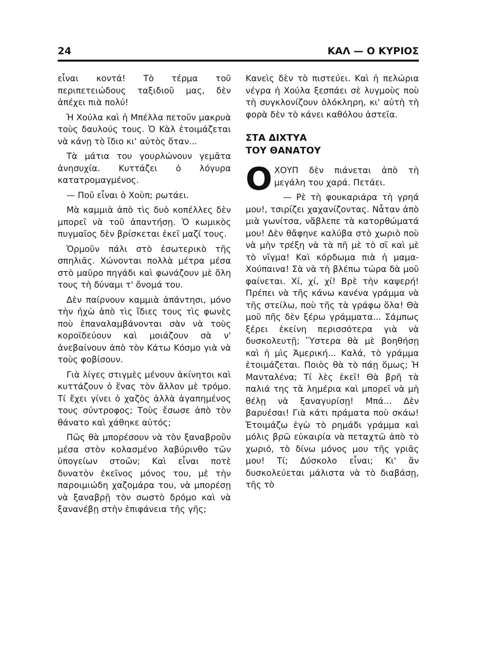24 ΚΑΛ — Ο ΚΥΡΙΟΣ
εἶναι κοντά! Τὸ τέρμα τοῦ περιπετειώδους ταξιδιοῦ μας, δὲν ἀπέχει πιὰ πολύ!
Ἡ Χούλα καὶ ἡ Μπέλλα πετοῦν μακρυὰ τοὺς δαυλούς τους. Ὁ Κὰλ ἑτοιμάζεται νὰ κάνῃ τὸ ἴδιο κι' αὐτὸς ὅταν...
Τὰ μάτια του γουρλώνουν γεμᾶτα ἀνησυχία. Κυττάζει ὁ λόγυρα κατατρομαγμένος.
— Ποῦ εἶναι ὁ Χοὺπ; ρωτάει.
Μὰ καμμιὰ ἀπὸ τὶς δυὸ κοπέλλες δὲν μπορεῖ νὰ τοῦ ἀπαντήσῃ. Ὁ κωμικὸς πυγμαῖος δὲν βρίσκεται ἐκεῖ μαζί τους.
Ὁρμοῦν πάλι στὸ ἐσωτερικὸ τῆς σπηλιᾶς. Χώνονται πολλὰ μέτρα μέσα στὸ μαῦρο πηγάδι καὶ φωνάζουν μὲ ὅλη τους τὴ δύναμι τ' ὄνομά του.
Δὲν παίρνουν καμμιὰ ἀπάντησι, μόνο τὴν ἠχὼ ἀπὸ τὶς ἴδιες τους τὶς φωνὲς ποὺ ἐπαναλαμβάνονται σὰν νὰ τοὺς κοροϊδεύουν καὶ μοιάζουν σὰ ν' ἀνεβαίνουν ἀπὸ τὸν Κάτω Κόσμο γιὰ νὰ τοὺς φοβίσουν.
Γιὰ λίγες στιγμὲς μένουν ἀκίνητοι καὶ κυττάζουν ὁ ἕνας τὸν ἄλλον μὲ τρόμο. Τί ἔχει γίνει ὁ χαζὸς ἀλλὰ ἀγαπημένος τους σύντροφος; Τοὺς ἔσωσε ἀπὸ τὸν θάνατο καὶ χάθηκε αὐτός;
Πῶς θὰ μπορέσουν νὰ τὸν ξαναβροῦν μέσα στὸν κολασμένο λαβύρινθο τῶν ὑπογείων στοῶν; Καὶ εἶναι ποτὲ δυνατὸν ἐκεῖνος μόνος του, μὲ τὴν παροιμιώδη χαζομάρα του, νὰ μπορέσῃ νὰ ξαναβρῇ τὸν σωστὸ δρόμο καὶ νὰ ξανανέβῃ στὴν ἐπιφάνεια τῆς γῆς;
Κανεὶς δὲν τὸ πιστεύει. Καὶ ἡ πελώρια νέγρα ἡ Χούλα ξεσπάει σὲ λυγμοὺς ποὺ τὴ συγκλονίζουν ὁλόκληρη, κι' αὐτὴ τὴ φορὰ δὲν τὸ κάνει καθόλου ἀστεῖα.
ΣΤΑ ΔΙΧΤΥΑ
ΤΟΥ ΘΑΝΑΤΟΥ
ΟΧΟΥΠ δὲν πιάνεται ἀπὸ τὴ μεγάλη του χαρά. Πετάει.
— Ρὲ τὴ φουκαριάρα τὴ γρηά μου!, τσιρίζει χαχανίζοντας. Νἆταν ἀπὸ μιὰ γωνίτσα, νἄβλεπε τὰ κατορθώματά μου! Δὲν θἄφηνε καλύβα στὸ χωριὸ ποὺ νὰ μὴν τρέξη νὰ τὰ πῆ μὲ τὸ σῖ καὶ μὲ τὸ νῖγμα! Καὶ κόρδωμα πιὰ ἡ μαμα-Χούπαινα! Σὰ νὰ τὴ βλέπω τώρα δὰ μοῦ φαίνεται. Χί, χί, χί! Βρὲ τὴν καψερή! Πρέπει νὰ τῆς κάνω κανένα γράμμα νὰ τῆς στείλω, ποὺ τῆς τὰ γράφω ὅλα! Θὰ μοῦ πῆς δὲν ξέρω γράμματα... Σάμπως ξέρει ἐκείνη περισσότερα γιὰ νὰ δυσκολευτῇ; Ὕστερα θὰ μὲ βοηθήσῃ καὶ ἡ μὶς Ἀμερική... Καλά, τὸ γράμμα ἑτοιμάζεται. Ποιὸς θὰ τὸ πάῃ ὅμως; Ἡ Μανταλένα; Τί λὲς ἐκεῖ! Θὰ βρῆ τὰ παλιά της τὰ λημέρια καὶ μπορεῖ νὰ μὴ θέλῃ νὰ ξαναγυρίσῃ! Μπά... Δὲν βαρυέσαι! Γιὰ κάτι πράματα ποὺ σκάω! Ἑτοιμάζω ἐγὼ τὸ ρημάδι γράμμα καὶ μόλις βρῶ εὐκαιρία νὰ πεταχτῶ ἀπὸ τὸ χωριό, τὸ δίνω μόνος μου τῆς γριᾶς μου! Τί; Δύσκολο εἶναι; Κι' ἂν δυσκολεύεται μάλιστα νὰ τὸ διαβάσῃ, τῆς τὸ